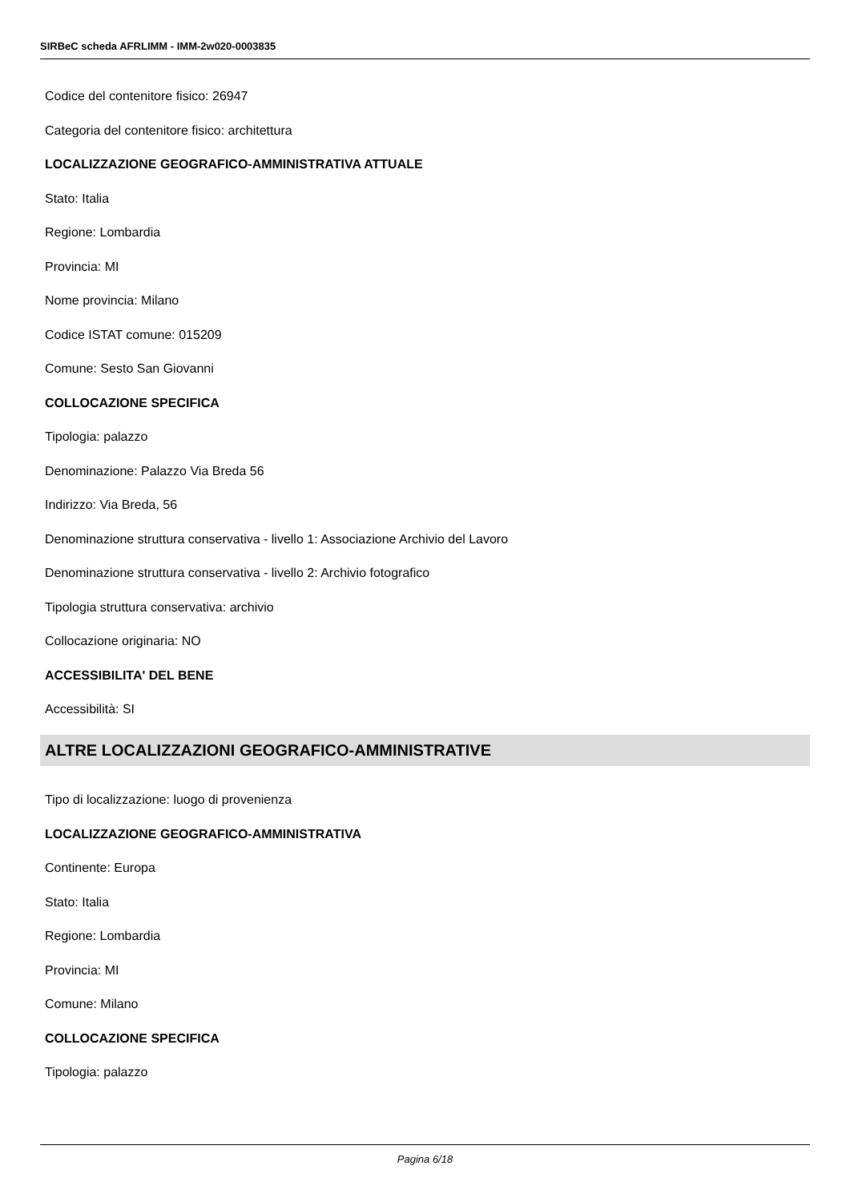SIRBeC scheda AFRLIMM - IMM-2w020-0003835
Codice del contenitore fisico: 26947
Categoria del contenitore fisico: architettura
LOCALIZZAZIONE GEOGRAFICO-AMMINISTRATIVA ATTUALE
Stato: Italia
Regione: Lombardia
Provincia: MI
Nome provincia: Milano
Codice ISTAT comune: 015209
Comune: Sesto San Giovanni
COLLOCAZIONE SPECIFICA
Tipologia: palazzo
Denominazione: Palazzo Via Breda 56
Indirizzo: Via Breda, 56
Denominazione struttura conservativa - livello 1: Associazione Archivio del Lavoro
Denominazione struttura conservativa - livello 2: Archivio fotografico
Tipologia struttura conservativa: archivio
Collocazione originaria: NO
ACCESSIBILITA' DEL BENE
Accessibilità: SI
ALTRE LOCALIZZAZIONI GEOGRAFICO-AMMINISTRATIVE
Tipo di localizzazione: luogo di provenienza
LOCALIZZAZIONE GEOGRAFICO-AMMINISTRATIVA
Continente: Europa
Stato: Italia
Regione: Lombardia
Provincia: MI
Comune: Milano
COLLOCAZIONE SPECIFICA
Tipologia: palazzo
Pagina 6/18